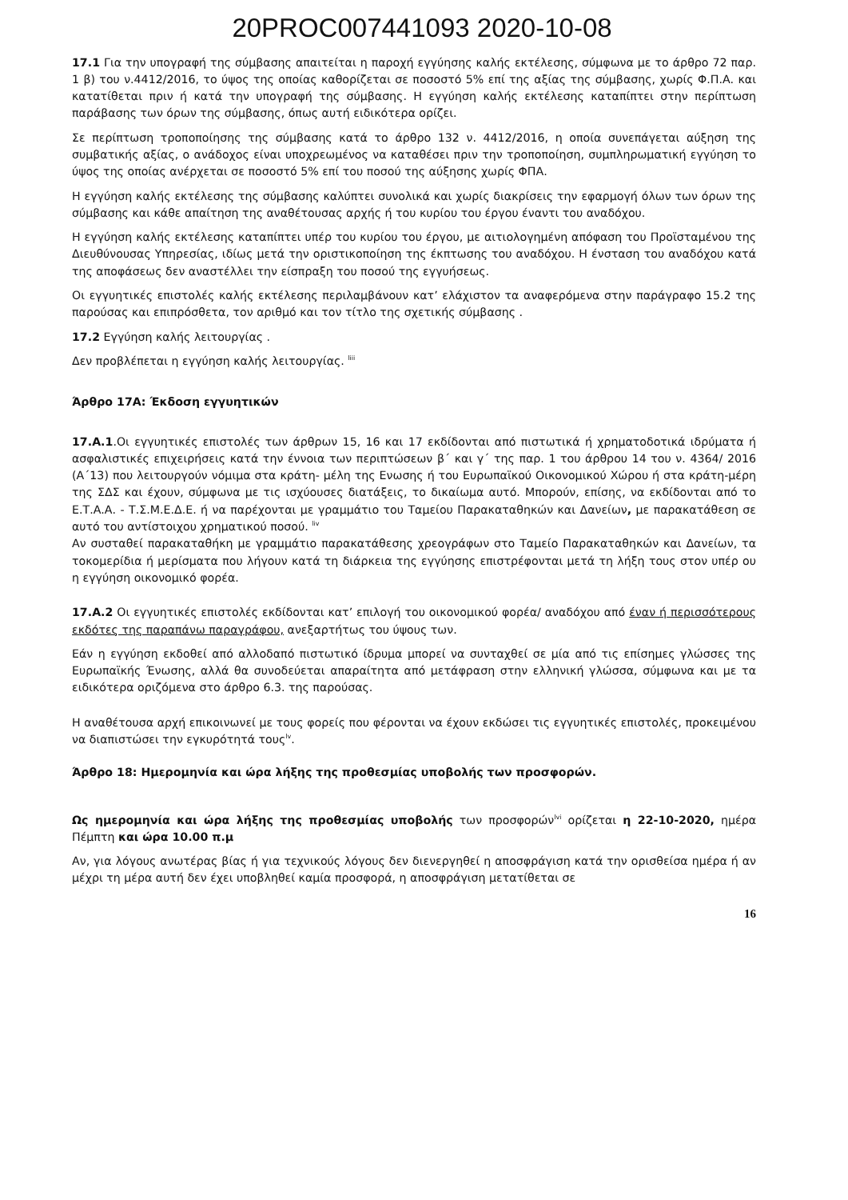20PROC007441093 2020-10-08
17.1 Για την υπογραφή της σύμβασης απαιτείται η παροχή εγγύησης καλής εκτέλεσης, σύμφωνα με το άρθρο 72 παρ. 1 β) του ν.4412/2016, το ύψος της οποίας καθορίζεται σε ποσοστό 5% επί της αξίας της σύμβασης, χωρίς Φ.Π.Α. και κατατίθεται πριν ή κατά την υπογραφή της σύμβασης. Η εγγύηση καλής εκτέλεσης καταπίπτει στην περίπτωση παράβασης των όρων της σύμβασης, όπως αυτή ειδικότερα ορίζει.
Σε περίπτωση τροποποίησης της σύμβασης κατά το άρθρο 132 ν. 4412/2016, η οποία συνεπάγεται αύξηση της συμβατικής αξίας, ο ανάδοχος είναι υποχρεωμένος να καταθέσει πριν την τροποποίηση, συμπληρωματική εγγύηση το ύψος της οποίας ανέρχεται σε ποσοστό 5% επί του ποσού της αύξησης χωρίς ΦΠΑ.
Η εγγύηση καλής εκτέλεσης της σύμβασης καλύπτει συνολικά και χωρίς διακρίσεις την εφαρμογή όλων των όρων της σύμβασης και κάθε απαίτηση της αναθέτουσας αρχής ή του κυρίου του έργου έναντι του αναδόχου.
Η εγγύηση καλής εκτέλεσης καταπίπτει υπέρ του κυρίου του έργου, με αιτιολογημένη απόφαση του Προϊσταμένου της Διευθύνουσας Υπηρεσίας, ιδίως μετά την οριστικοποίηση της έκπτωσης του αναδόχου. Η ένσταση του αναδόχου κατά της αποφάσεως δεν αναστέλλει την είσπραξη του ποσού της εγγυήσεως.
Οι εγγυητικές επιστολές καλής εκτέλεσης περιλαμβάνουν κατ’ ελάχιστον τα αναφερόμενα στην παράγραφο 15.2 της παρούσας και επιπρόσθετα, τον αριθμό και τον τίτλο της σχετικής σύμβασης .
17.2 Εγγύηση καλής λειτουργίας .
Δεν προβλέπεται η εγγύηση καλής λειτουργίας. <sup>liii</sup>
Άρθρο 17Α: Έκδοση εγγυητικών
17.Α.1.Οι εγγυητικές επιστολές των άρθρων 15, 16 και 17 εκδίδονται από πιστωτικά ή χρηματοδοτικά ιδρύματα ή ασφαλιστικές επιχειρήσεις κατά την έννοια των περιπτώσεων β΄ και γ΄ της παρ. 1 του άρθρου 14 του ν. 4364/ 2016 (Α΄13) που λειτουργούν νόμιμα στα κράτη- μέλη της Ενωσης ή του Ευρωπαϊκού Οικονομικού Χώρου ή στα κράτη-μέρη της ΣΔΣ και έχουν, σύμφωνα με τις ισχύουσες διατάξεις, το δικαίωμα αυτό. Μπορούν, επίσης, να εκδίδονται από το Ε.Τ.Α.Α. - Τ.Σ.Μ.Ε.Δ.Ε. ή να παρέχονται με γραμμάτιο του Ταμείου Παρακαταθηκών και Δανείων, με παρακατάθεση σε αυτό του αντίστοιχου χρηματικού ποσού. <sup>liv</sup>
Αν συσταθεί παρακαταθήκη με γραμμάτιο παρακατάθεσης χρεογράφων στο Ταμείο Παρακαταθηκών και Δανείων, τα τοκομερίδια ή μερίσματα που λήγουν κατά τη διάρκεια της εγγύησης επιστρέφονται μετά τη λήξη τους στον υπέρ ου η εγγύηση οικονομικό φορέα.
17.Α.2 Οι εγγυητικές επιστολές εκδίδονται κατ’ επιλογή του οικονομικού φορέα/ αναδόχου από έναν ή περισσότερους εκδότες της παραπάνω παραγράφου, ανεξαρτήτως του ύψους των.
Εάν η εγγύηση εκδοθεί από αλλοδαπό πιστωτικό ίδρυμα μπορεί να συνταχθεί σε μία από τις επίσημες γλώσσες της Ευρωπαϊκής Ένωσης, αλλά θα συνοδεύεται απαραίτητα από μετάφραση στην ελληνική γλώσσα, σύμφωνα και με τα ειδικότερα οριζόμενα στο άρθρο 6.3. της παρούσας.
Η αναθέτουσα αρχή επικοινωνεί με τους φορείς που φέρονται να έχουν εκδώσει τις εγγυητικές επιστολές, προκειμένου να διαπιστώσει την εγκυρότητά τους<sup>lv</sup>.
Άρθρο 18: Ημερομηνία και ώρα λήξης της προθεσμίας υποβολής των προσφορών.
Ως ημερομηνία και ώρα λήξης της προθεσμίας υποβολής των προσφορών<sup>lvi</sup> ορίζεται η 22-10-2020, ημέρα Πέμπτη και ώρα 10.00 π.μ
Αν, για λόγους ανωτέρας βίας ή για τεχνικούς λόγους δεν διενεργηθεί η αποσφράγιση κατά την ορισθείσα ημέρα ή αν μέχρι τη μέρα αυτή δεν έχει υποβληθεί καμία προσφορά, η αποσφράγιση μετατίθεται σε
16